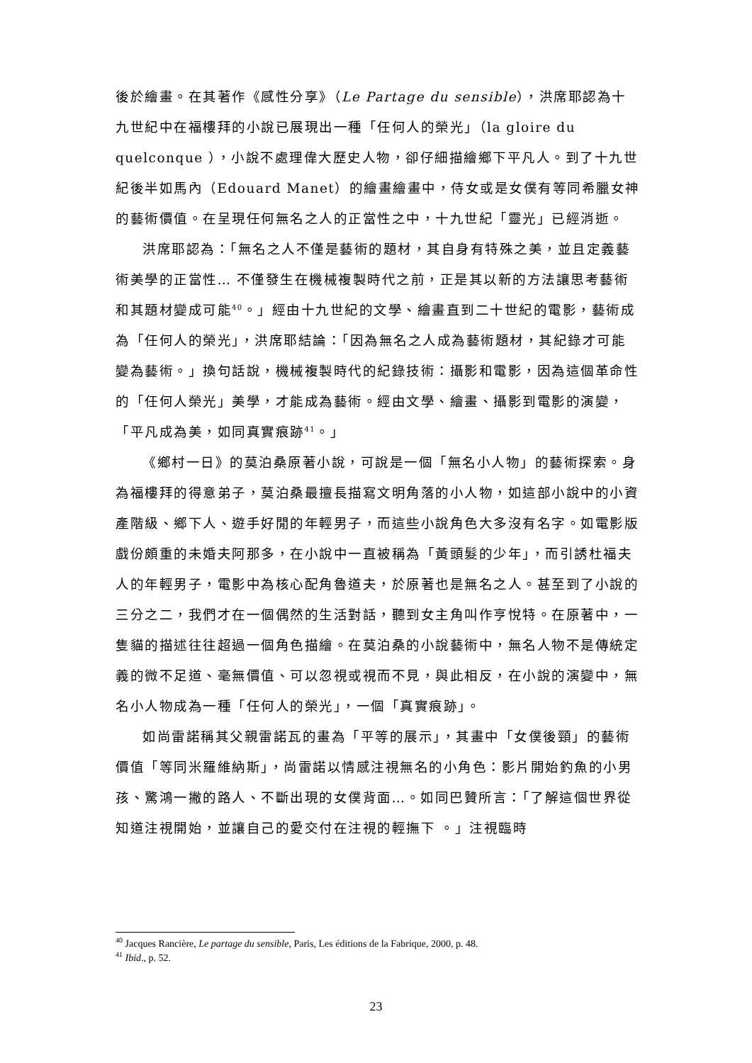後於繪畫。在其著作《感性分享》（Le Partage du sensible），洪席耶認為十九世紀中在福樓拜的小說已展現出一種「任何人的榮光」（la gloire du quelconque ），小說不處理偉大歷史人物，卻仔細描繪鄉下平凡人。到了十九世紀後半如馬內（Edouard Manet）的繪畫繪畫中，侍女或是女僕有等同希臘女神的藝術價值。在呈現任何無名之人的正當性之中，十九世紀「靈光」已經消逝。
洪席耶認為：「無名之人不僅是藝術的題材，其自身有特殊之美，並且定義藝術美學的正當性… 不僅發生在機械複製時代之前，正是其以新的方法讓思考藝術和其題材變成可能<sup>40</sup>。」經由十九世紀的文學、繪畫直到二十世紀的電影，藝術成為「任何人的榮光」，洪席耶結論：「因為無名之人成為藝術題材，其紀錄才可能變為藝術。」換句話說，機械複製時代的紀錄技術：攝影和電影，因為這個革命性的「任何人榮光」美學，才能成為藝術。經由文學、繪畫、攝影到電影的演變，「平凡成為美，如同真實痕跡<sup>41</sup>。」
《鄉村一日》的莫泊桑原著小說，可說是一個「無名小人物」的藝術探索。身為福樓拜的得意弟子，莫泊桑最擅長描寫文明角落的小人物，如這部小說中的小資產階級、鄉下人、遊手好閒的年輕男子，而這些小說角色大多沒有名字。如電影版戲份頗重的未婚夫阿那多，在小說中一直被稱為「黃頭髮的少年」，而引誘杜福夫人的年輕男子，電影中為核心配角魯道夫，於原著也是無名之人。甚至到了小說的三分之二，我們才在一個偶然的生活對話，聽到女主角叫作亨悅特。在原著中，一隻貓的描述往往超過一個角色描繪。在莫泊桑的小說藝術中，無名人物不是傳統定義的微不足道、毫無價值、可以忽視或視而不見，與此相反，在小說的演變中，無名小人物成為一種「任何人的榮光」，一個「真實痕跡」。
如尚雷諾稱其父親雷諾瓦的畫為「平等的展示」，其畫中「女僕後頸」的藝術價值「等同米羅維納斯」，尚雷諾以情感注視無名的小角色：影片開始釣魚的小男孩、驚鴻一撇的路人、不斷出現的女僕背面…。如同巴贊所言：「了解這個世界從知道注視開始，並讓自己的愛交付在注視的輕撫下 。」注視臨時
<sup>40</sup> Jacques Rancière, Le partage du sensible, Paris, Les éditions de la Fabrique, 2000, p. 48.
<sup>41</sup> Ibid., p. 52.
23